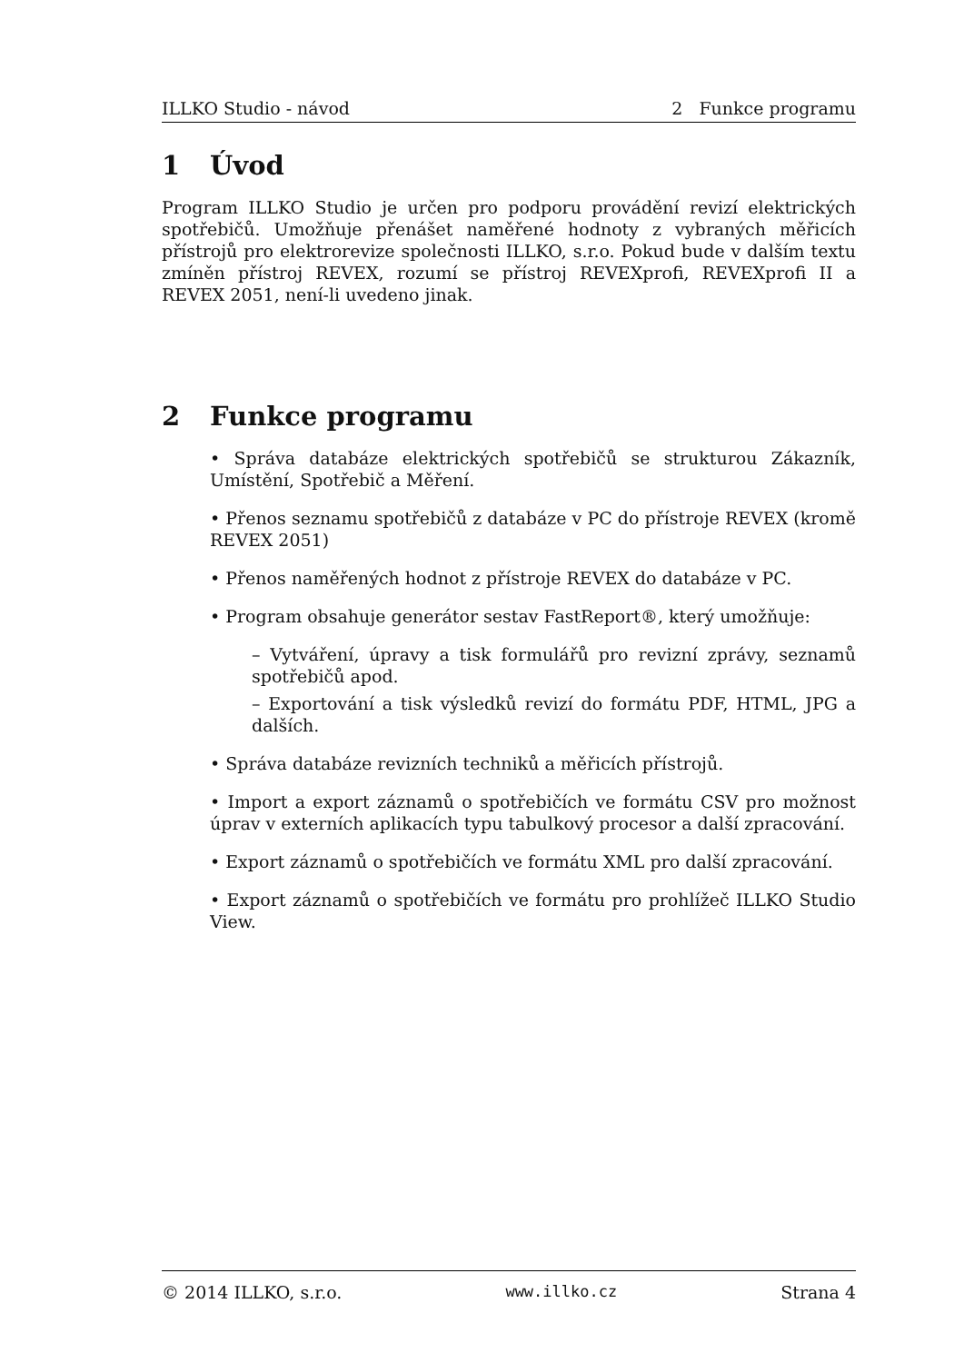ILLKO Studio - návod 2 Funkce programu
1 Úvod
Program ILLKO Studio je určen pro podporu provádění revizí elektrických spotřebičů. Umožňuje přenášet naměřené hodnoty z vybraných měřicích přístrojů pro elektrorevize společnosti ILLKO, s.r.o. Pokud bude v dalším textu zmíněn přístroj REVEX, rozumí se přístroj REVEXprofi, REVEXprofi II a REVEX 2051, není-li uvedeno jinak.
2 Funkce programu
• Správa databáze elektrických spotřebičů se strukturou Zákazník, Umístění, Spotřebič a Měření.
• Přenos seznamu spotřebičů z databáze v PC do přístroje REVEX (kromě REVEX 2051)
• Přenos naměřených hodnot z přístroje REVEX do databáze v PC.
• Program obsahuje generátor sestav FastReport®, který umožňuje:
– Vytváření, úpravy a tisk formulářů pro revizní zprávy, seznamů spotřebičů apod.
– Exportování a tisk výsledků revizí do formátu PDF, HTML, JPG a dalších.
• Správa databáze revizních techniků a měřicích přístrojů.
• Import a export záznamů o spotřebičích ve formátu CSV pro možnost úprav v externích aplikacích typu tabulkový procesor a další zpracování.
• Export záznamů o spotřebičích ve formátu XML pro další zpracování.
• Export záznamů o spotřebičích ve formátu pro prohlížeč ILLKO Studio View.
© 2014 ILLKO, s.r.o. www.illko.cz Strana 4